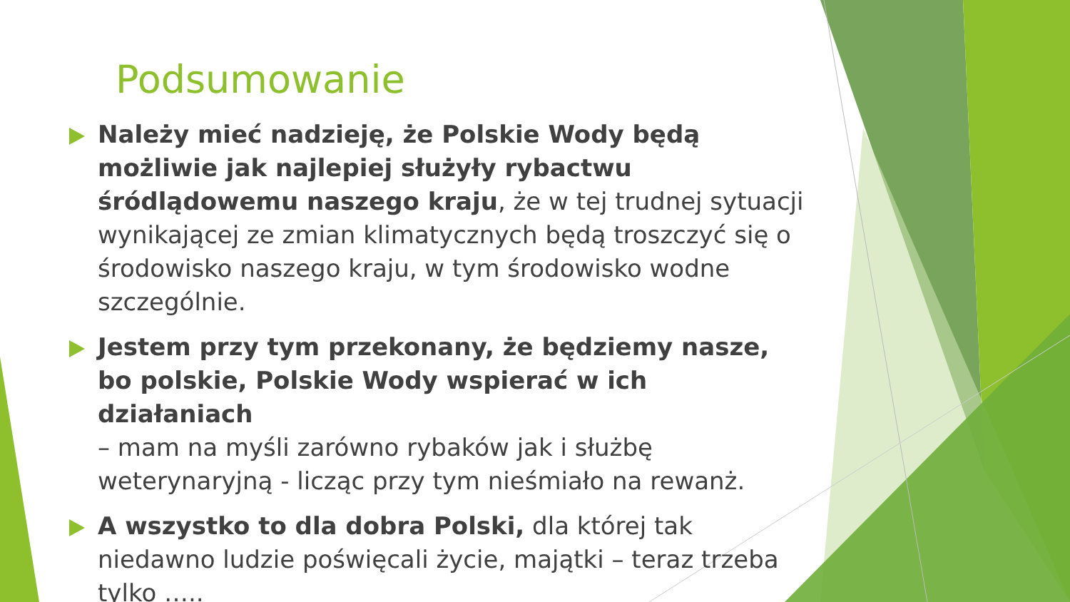Podsumowanie
Należy mieć nadzieję, że Polskie Wody będą możliwie jak najlepiej służyły rybactwu śródlądowemu naszego kraju, że w tej trudnej sytuacji wynikającej ze zmian klimatycznych będą troszczyć się o środowisko naszego kraju, w tym środowisko wodne szczególnie.
Jestem przy tym przekonany, że będziemy nasze, bo polskie, Polskie Wody wspierać w ich działaniach
– mam na myśli zarówno rybaków jak i służbę weterynaryjną - licząc przy tym nieśmiało na rewanż.
A wszystko to dla dobra Polski, dla której tak niedawno ludzie poświęcali życie, majątki – teraz trzeba tylko …..